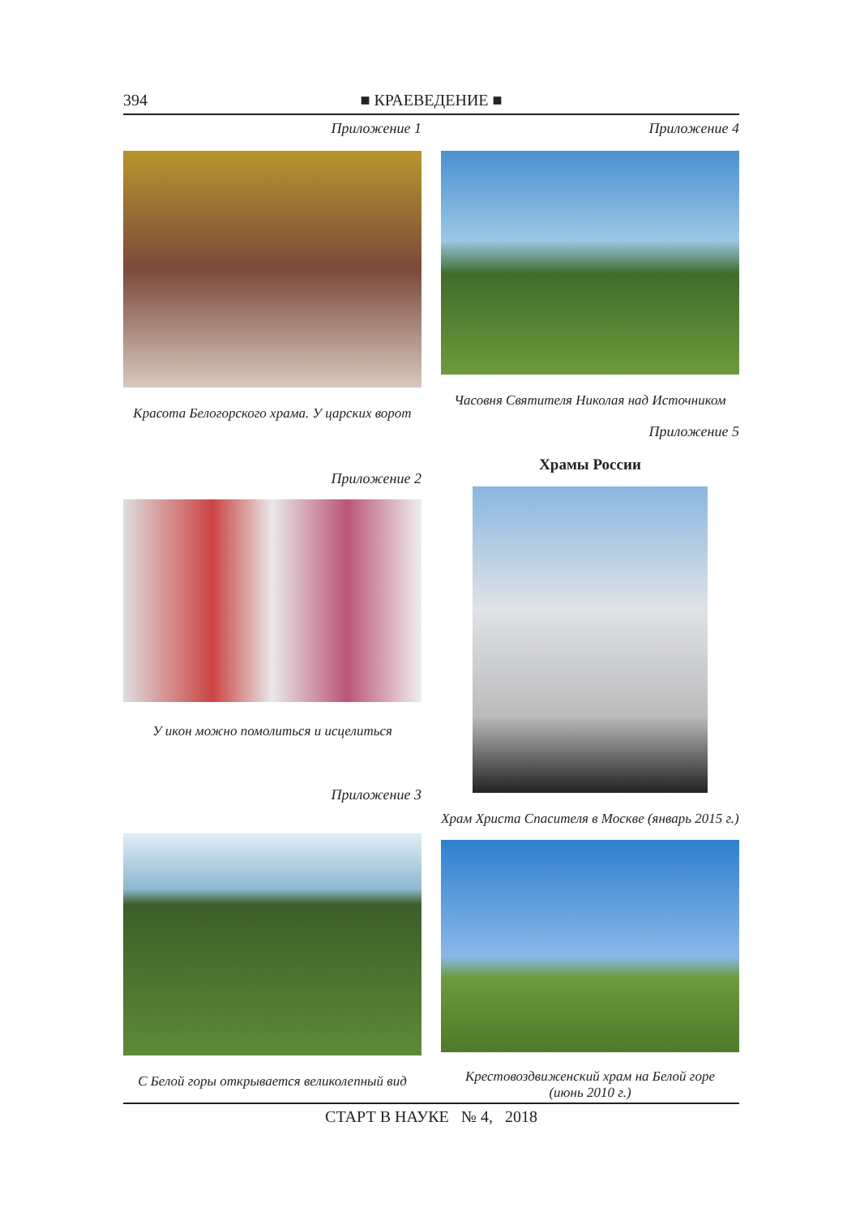394 ■ КРАЕВЕДЕНИЕ ■
Приложение 1
Красота Белогорского храма. У царских ворот
Приложение 2
У икон можно помолиться и исцелиться
Приложение 3
С Белой горы открывается великолепный вид
Приложение 4
Часовня Святителя Николая над Источником
Приложение 5
Храмы России
Храм Христа Спасителя в Москве (январь 2015 г.)
Крестовоздвиженский храм на Белой горе
(июнь 2010 г.)
СТАРТ В НАУКЕ № 4, 2018